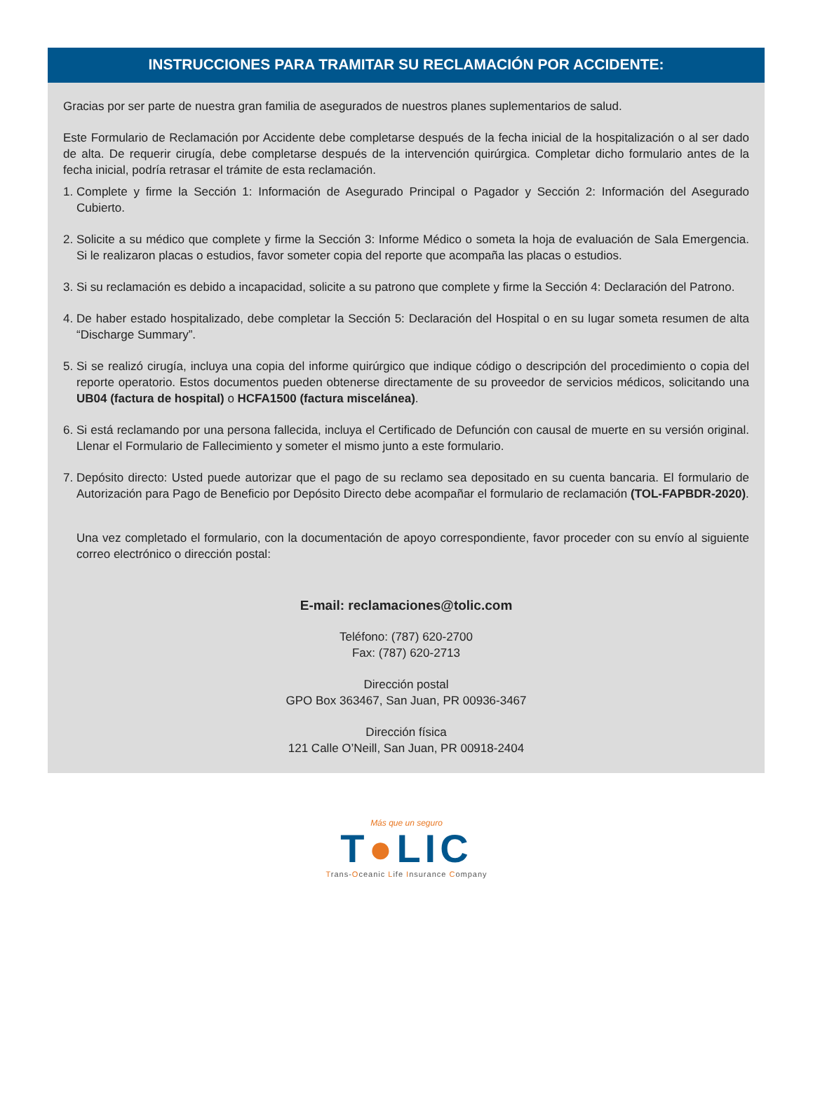INSTRUCCIONES PARA TRAMITAR SU RECLAMACIÓN POR ACCIDENTE:
Gracias por ser parte de nuestra gran familia de asegurados de nuestros planes suplementarios de salud.
Este Formulario de Reclamación por Accidente debe completarse después de la fecha inicial de la hospitalización o al ser dado de alta. De requerir cirugía, debe completarse después de la intervención quirúrgica. Completar dicho formulario antes de la fecha inicial, podría retrasar el trámite de esta reclamación.
1. Complete y firme la Sección 1: Información de Asegurado Principal o Pagador y Sección 2: Información del Asegurado Cubierto.
2. Solicite a su médico que complete y firme la Sección 3: Informe Médico o someta la hoja de evaluación de Sala Emergencia. Si le realizaron placas o estudios, favor someter copia del reporte que acompaña las placas o estudios.
3. Si su reclamación es debido a incapacidad, solicite a su patrono que complete y firme la Sección 4: Declaración del Patrono.
4. De haber estado hospitalizado, debe completar la Sección 5: Declaración del Hospital o en su lugar someta resumen de alta “Discharge Summary”.
5. Si se realizó cirugía, incluya una copia del informe quirúrgico que indique código o descripción del procedimiento o copia del reporte operatorio. Estos documentos pueden obtenerse directamente de su proveedor de servicios médicos, solicitando una UB04 (factura de hospital) o HCFA1500 (factura miscelánea).
6. Si está reclamando por una persona fallecida, incluya el Certificado de Defunción con causal de muerte en su versión original. Llenar el Formulario de Fallecimiento y someter el mismo junto a este formulario.
7. Depósito directo: Usted puede autorizar que el pago de su reclamo sea depositado en su cuenta bancaria. El formulario de Autorización para Pago de Beneficio por Depósito Directo debe acompañar el formulario de reclamación (TOL-FAPBDR-2020).
Una vez completado el formulario, con la documentación de apoyo correspondiente, favor proceder con su envío al siguiente correo electrónico o dirección postal:
E-mail: reclamaciones@tolic.com
Teléfono: (787) 620-2700
Fax: (787) 620-2713
Dirección postal
GPO Box 363467, San Juan, PR 00936-3467
Dirección física
121 Calle O’Neill, San Juan, PR 00918-2404
Más que un seguro
T●LIC
Trans-Oceanic Life Insurance Company